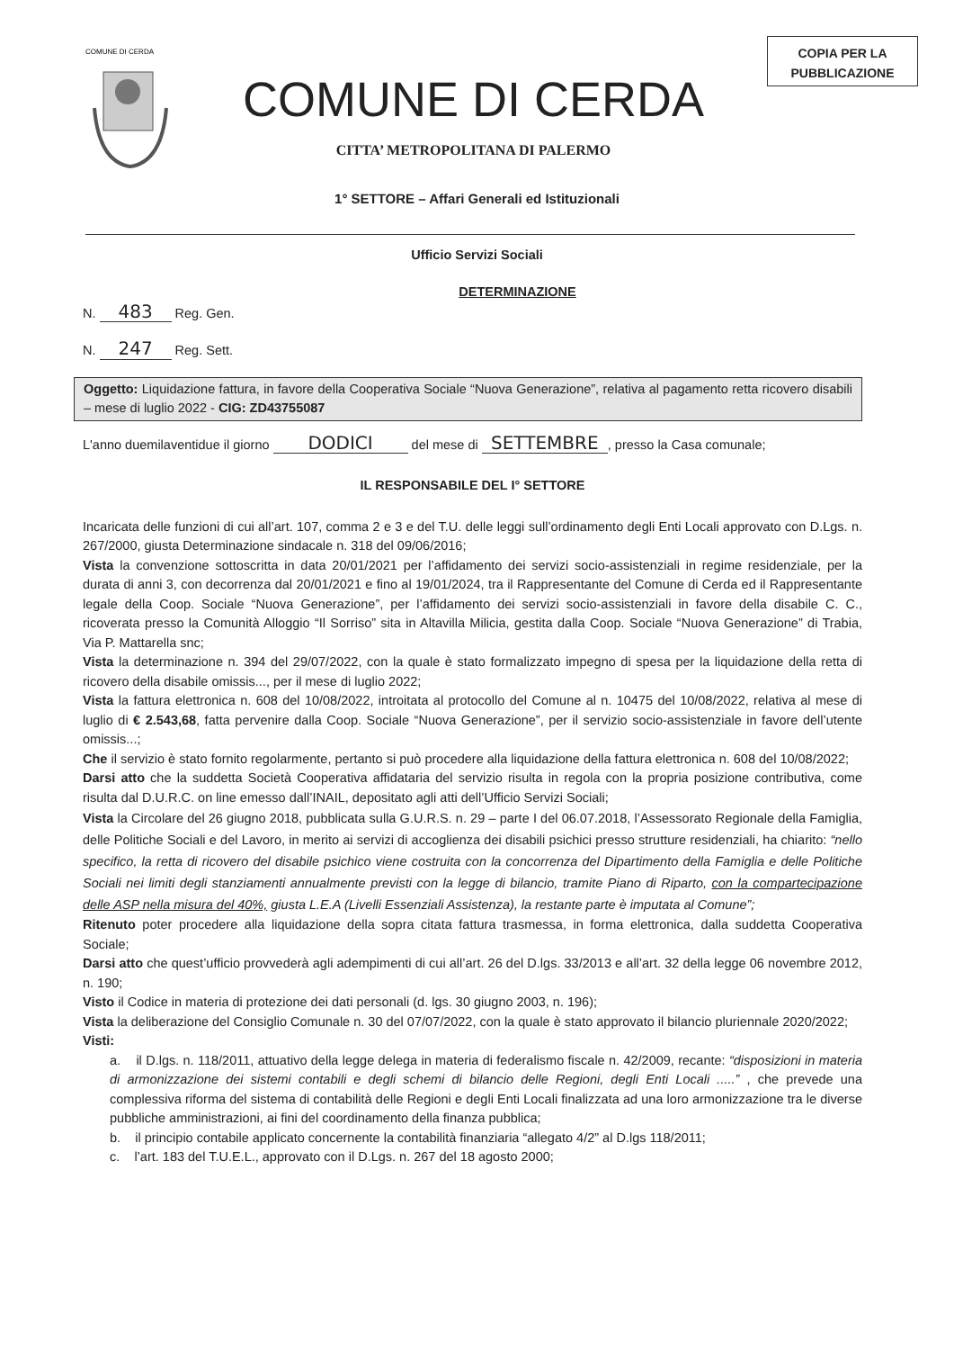COMUNE DI CERDA
COMUNE DI CERDA
CITTA’ METROPOLITANA DI PALERMO
COPIA PER LA PUBBLICAZIONE
1° SETTORE – Affari Generali ed Istituzionali
Ufficio Servizi Sociali
DETERMINAZIONE
N. 483 Reg. Gen.
N. 247 Reg. Sett.
Oggetto: Liquidazione fattura, in favore della Cooperativa Sociale “Nuova Generazione”, relativa al pagamento retta ricovero disabili – mese di luglio 2022 - CIG: ZD43755087
L'anno duemilaventidue il giorno DODICI del mese di SETTEMBRE, presso la Casa comunale;
IL RESPONSABILE DEL I° SETTORE
Incaricata delle funzioni di cui all’art. 107, comma 2 e 3 e del T.U. delle leggi sull’ordinamento degli Enti Locali approvato con D.Lgs. n. 267/2000, giusta Determinazione sindacale n. 318 del 09/06/2016;
Vista la convenzione sottoscritta in data 20/01/2021 per l’affidamento dei servizi socio-assistenziali in regime residenziale, per la durata di anni 3, con decorrenza dal 20/01/2021 e fino al 19/01/2024, tra il Rappresentante del Comune di Cerda ed il Rappresentante legale della Coop. Sociale “Nuova Generazione”, per l’affidamento dei servizi socio-assistenziali in favore della disabile C. C., ricoverata presso la Comunità Alloggio “Il Sorriso” sita in Altavilla Milicia, gestita dalla Coop. Sociale “Nuova Generazione” di Trabia, Via P. Mattarella snc;
Vista la determinazione n. 394 del 29/07/2022, con la quale è stato formalizzato impegno di spesa per la liquidazione della retta di ricovero della disabile omissis..., per il mese di luglio 2022;
Vista la fattura elettronica n. 608 del 10/08/2022, introitata al protocollo del Comune al n. 10475 del 10/08/2022, relativa al mese di luglio di € 2.543,68, fatta pervenire dalla Coop. Sociale “Nuova Generazione”, per il servizio socio-assistenziale in favore dell’utente omissis...;
Che il servizio è stato fornito regolarmente, pertanto si può procedere alla liquidazione della fattura elettronica n. 608 del 10/08/2022;
Darsi atto che la suddetta Società Cooperativa affidataria del servizio risulta in regola con la propria posizione contributiva, come risulta dal D.U.R.C. on line emesso dall’INAIL, depositato agli atti dell’Ufficio Servizi Sociali;
Vista la Circolare del 26 giugno 2018, pubblicata sulla G.U.R.S. n. 29 – parte I del 06.07.2018, l’Assessorato Regionale della Famiglia, delle Politiche Sociali e del Lavoro, in merito ai servizi di accoglienza dei disabili psichici presso strutture residenziali, ha chiarito: “nello specifico, la retta di ricovero del disabile psichico viene costruita con la concorrenza del Dipartimento della Famiglia e delle Politiche Sociali nei limiti degli stanziamenti annualmente previsti con la legge di bilancio, tramite Piano di Riparto, con la compartecipazione delle ASP nella misura del 40%, giusta L.E.A (Livelli Essenziali Assistenza), la restante parte è imputata al Comune”;
Ritenuto poter procedere alla liquidazione della sopra citata fattura trasmessa, in forma elettronica, dalla suddetta Cooperativa Sociale;
Darsi atto che quest’ufficio provvederà agli adempimenti di cui all’art. 26 del D.lgs. 33/2013 e all’art. 32 della legge 06 novembre 2012, n. 190;
Visto il Codice in materia di protezione dei dati personali (d. lgs. 30 giugno 2003, n. 196);
Vista la deliberazione del Consiglio Comunale n. 30 del 07/07/2022, con la quale è stato approvato il bilancio pluriennale 2020/2022;
Visti:
a. il D.lgs. n. 118/2011, attuativo della legge delega in materia di federalismo fiscale n. 42/2009, recante: “disposizioni in materia di armonizzazione dei sistemi contabili e degli schemi di bilancio delle Regioni, degli Enti Locali .....” , che prevede una complessiva riforma del sistema di contabilità delle Regioni e degli Enti Locali finalizzata ad una loro armonizzazione tra le diverse pubbliche amministrazioni, ai fini del coordinamento della finanza pubblica;
b. il principio contabile applicato concernente la contabilità finanziaria “allegato 4/2” al D.lgs 118/2011;
c. l’art. 183 del T.U.E.L., approvato con il D.Lgs. n. 267 del 18 agosto 2000;